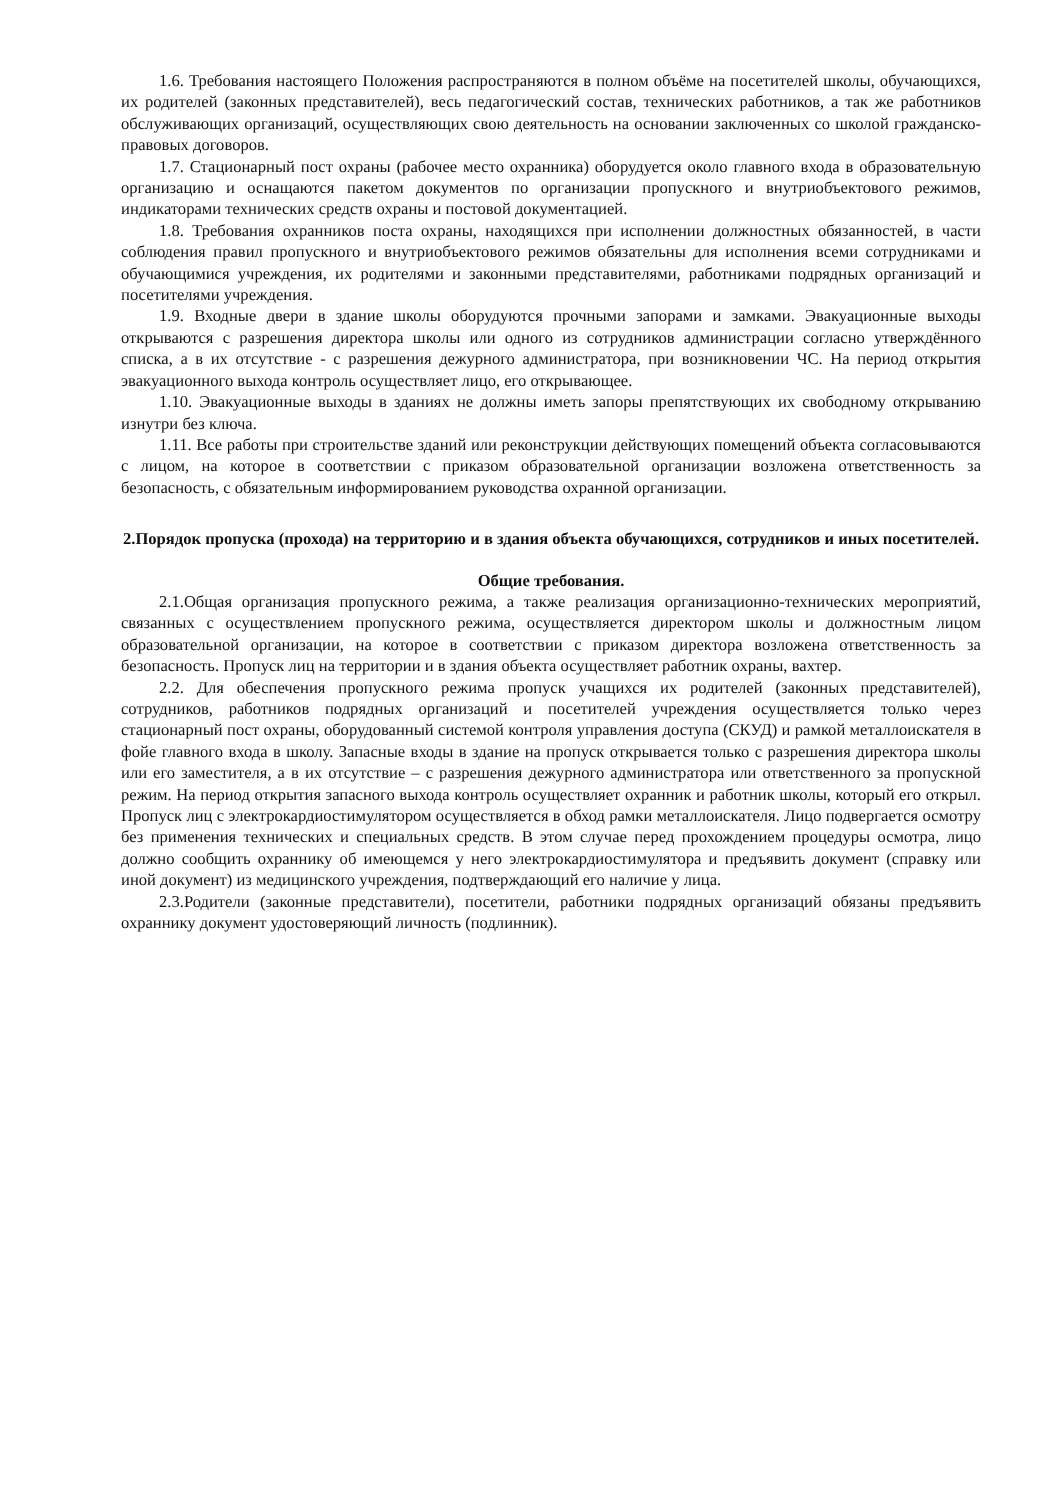1.6. Требования настоящего Положения распространяются в полном объёме на посетителей школы, обучающихся, их родителей (законных представителей), весь педагогический состав, технических работников, а так же работников обслуживающих организаций, осуществляющих свою деятельность на основании заключенных со школой гражданско-правовых договоров.
1.7. Стационарный пост охраны (рабочее место охранника) оборудуется около главного входа в образовательную организацию и оснащаются пакетом документов по организации пропускного и внутриобъектового режимов, индикаторами технических средств охраны и постовой документацией.
1.8. Требования охранников поста охраны, находящихся при исполнении должностных обязанностей, в части соблюдения правил пропускного и внутриобъектового режимов обязательны для исполнения всеми сотрудниками и обучающимися учреждения, их родителями и законными представителями, работниками подрядных организаций и посетителями учреждения.
1.9. Входные двери в здание школы оборудуются прочными запорами и замками. Эвакуационные выходы открываются с разрешения директора школы или одного из сотрудников администрации согласно утверждённого списка, а в их отсутствие - с разрешения дежурного администратора, при возникновении ЧС. На период открытия эвакуационного выхода контроль осуществляет лицо, его открывающее.
1.10. Эвакуационные выходы в зданиях не должны иметь запоры препятствующих их свободному открыванию изнутри без ключа.
1.11. Все работы при строительстве зданий или реконструкции действующих помещений объекта согласовываются с лицом, на которое в соответствии с приказом образовательной организации возложена ответственность за безопасность, с обязательным информированием руководства охранной организации.
2.Порядок пропуска (прохода) на территорию и в здания объекта обучающихся, сотрудников и иных посетителей.
Общие требования.
2.1.Общая организация пропускного режима, а также реализация организационно-технических мероприятий, связанных с осуществлением пропускного режима, осуществляется директором школы и должностным лицом образовательной организации, на которое в соответствии с приказом директора возложена ответственность за безопасность. Пропуск лиц на территории и в здания объекта осуществляет работник охраны, вахтер.
2.2. Для обеспечения пропускного режима пропуск учащихся их родителей (законных представителей), сотрудников, работников подрядных организаций и посетителей учреждения осуществляется только через стационарный пост охраны, оборудованный системой контроля управления доступа (СКУД) и рамкой металлоискателя в фойе главного входа в школу. Запасные входы в здание на пропуск открывается только с разрешения директора школы или его заместителя, а в их отсутствие – с разрешения дежурного администратора или ответственного за пропускной режим. На период открытия запасного выхода контроль осуществляет охранник и работник школы, который его открыл. Пропуск лиц с электрокардиостимулятором осуществляется в обход рамки металлоискателя. Лицо подвергается осмотру без применения технических и специальных средств. В этом случае перед прохождением процедуры осмотра, лицо должно сообщить охраннику об имеющемся у него электрокардиостимулятора и предъявить документ (справку или иной документ) из медицинского учреждения, подтверждающий его наличие у лица.
2.3.Родители (законные представители), посетители, работники подрядных организаций обязаны предъявить охраннику документ удостоверяющий личность (подлинник).